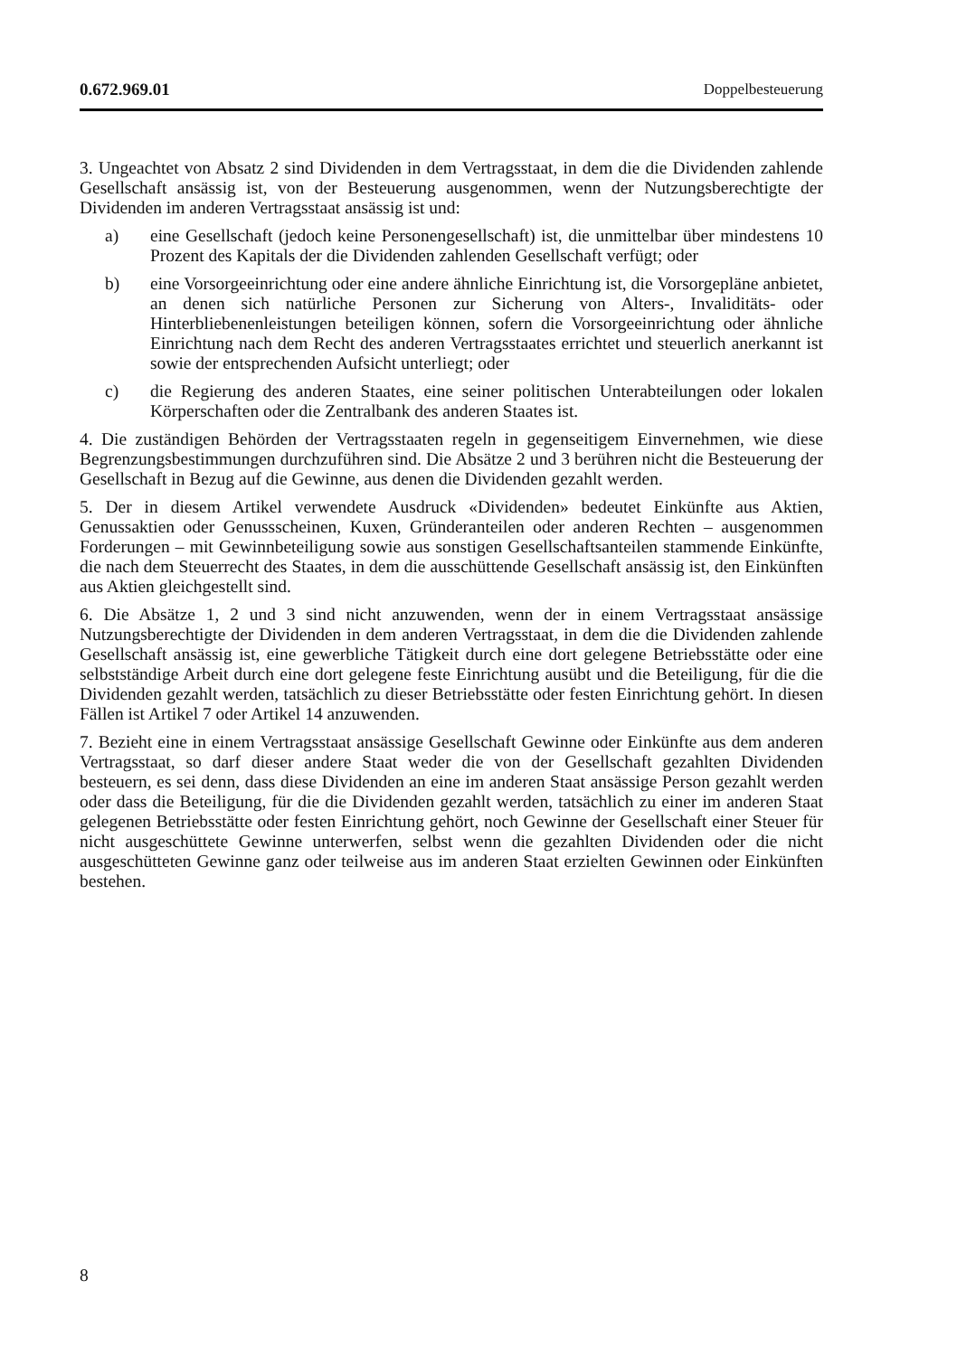0.672.969.01 Doppelbesteuerung
3. Ungeachtet von Absatz 2 sind Dividenden in dem Vertragsstaat, in dem die die Dividenden zahlende Gesellschaft ansässig ist, von der Besteuerung ausgenommen, wenn der Nutzungsberechtigte der Dividenden im anderen Vertragsstaat ansässig ist und:
a) eine Gesellschaft (jedoch keine Personengesellschaft) ist, die unmittelbar über mindestens 10 Prozent des Kapitals der die Dividenden zahlenden Gesellschaft verfügt; oder
b) eine Vorsorgeeinrichtung oder eine andere ähnliche Einrichtung ist, die Vorsorgepläne anbietet, an denen sich natürliche Personen zur Sicherung von Alters-, Invaliditäts- oder Hinterbliebenenleistungen beteiligen können, sofern die Vorsorgeeinrichtung oder ähnliche Einrichtung nach dem Recht des anderen Vertragsstaates errichtet und steuerlich anerkannt ist sowie der entsprechenden Aufsicht unterliegt; oder
c) die Regierung des anderen Staates, eine seiner politischen Unterabteilungen oder lokalen Körperschaften oder die Zentralbank des anderen Staates ist.
4. Die zuständigen Behörden der Vertragsstaaten regeln in gegenseitigem Einvernehmen, wie diese Begrenzungsbestimmungen durchzuführen sind. Die Absätze 2 und 3 berühren nicht die Besteuerung der Gesellschaft in Bezug auf die Gewinne, aus denen die Dividenden gezahlt werden.
5. Der in diesem Artikel verwendete Ausdruck «Dividenden» bedeutet Einkünfte aus Aktien, Genussaktien oder Genussscheinen, Kuxen, Gründeranteilen oder anderen Rechten – ausgenommen Forderungen – mit Gewinnbeteiligung sowie aus sonstigen Gesellschaftsanteilen stammende Einkünfte, die nach dem Steuerrecht des Staates, in dem die ausschüttende Gesellschaft ansässig ist, den Einkünften aus Aktien gleichgestellt sind.
6. Die Absätze 1, 2 und 3 sind nicht anzuwenden, wenn der in einem Vertragsstaat ansässige Nutzungsberechtigte der Dividenden in dem anderen Vertragsstaat, in dem die die Dividenden zahlende Gesellschaft ansässig ist, eine gewerbliche Tätigkeit durch eine dort gelegene Betriebsstätte oder eine selbstständige Arbeit durch eine dort gelegene feste Einrichtung ausübt und die Beteiligung, für die die Dividenden gezahlt werden, tatsächlich zu dieser Betriebsstätte oder festen Einrichtung gehört. In diesen Fällen ist Artikel 7 oder Artikel 14 anzuwenden.
7. Bezieht eine in einem Vertragsstaat ansässige Gesellschaft Gewinne oder Einkünfte aus dem anderen Vertragsstaat, so darf dieser andere Staat weder die von der Gesellschaft gezahlten Dividenden besteuern, es sei denn, dass diese Dividenden an eine im anderen Staat ansässige Person gezahlt werden oder dass die Beteiligung, für die die Dividenden gezahlt werden, tatsächlich zu einer im anderen Staat gelegenen Betriebsstätte oder festen Einrichtung gehört, noch Gewinne der Gesellschaft einer Steuer für nicht ausgeschüttete Gewinne unterwerfen, selbst wenn die gezahlten Dividenden oder die nicht ausgeschütteten Gewinne ganz oder teilweise aus im anderen Staat erzielten Gewinnen oder Einkünften bestehen.
8